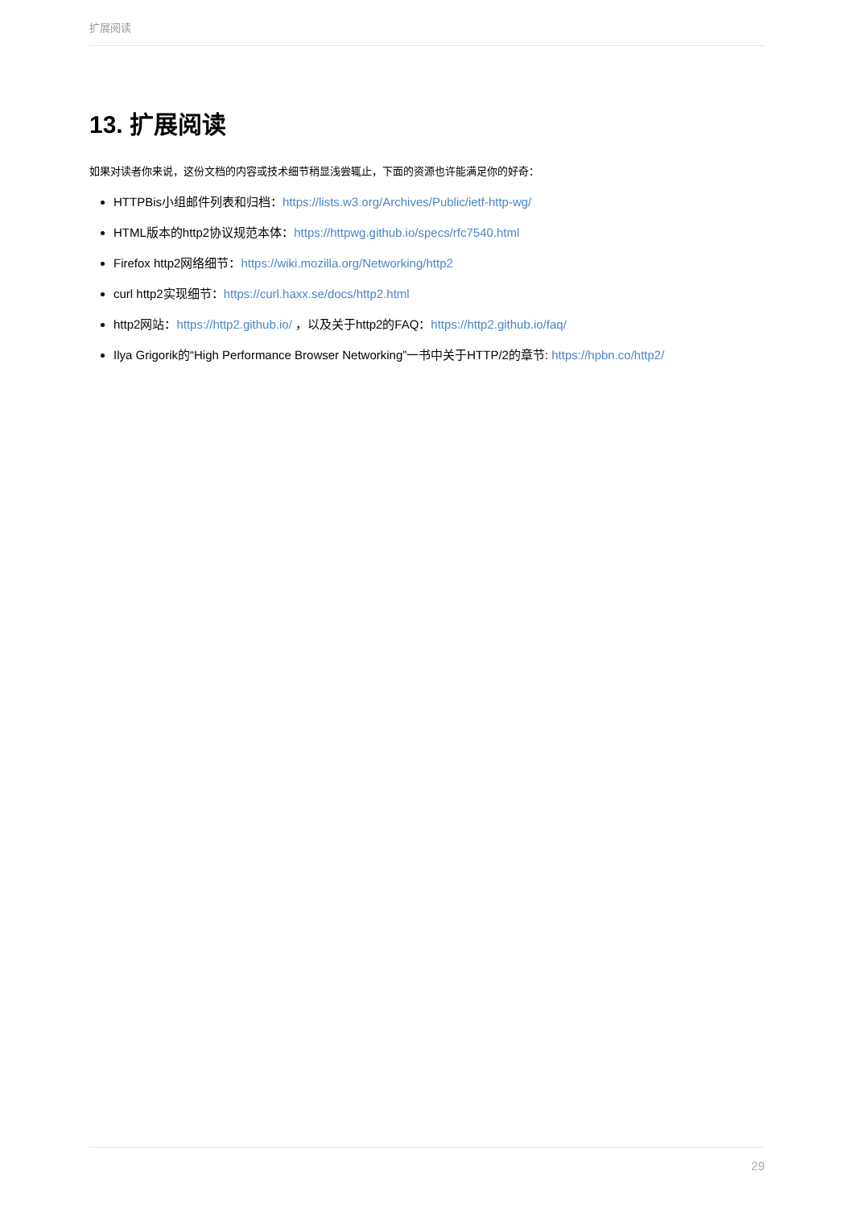扩展阅读
13. 扩展阅读
如果对读者你来说，这份文档的内容或技术细节稍显浅尝辄止，下面的资源也许能满足你的好奇：
HTTPBis小组邮件列表和归档：https://lists.w3.org/Archives/Public/ietf-http-wg/
HTML版本的http2协议规范本体：https://httpwg.github.io/specs/rfc7540.html
Firefox http2网络细节：https://wiki.mozilla.org/Networking/http2
curl http2实现细节：https://curl.haxx.se/docs/http2.html
http2网站：https://http2.github.io/ ，以及关于http2的FAQ：https://http2.github.io/faq/
Ilya Grigorik的“High Performance Browser Networking”一书中关于HTTP/2的章节: https://hpbn.co/http2/
29